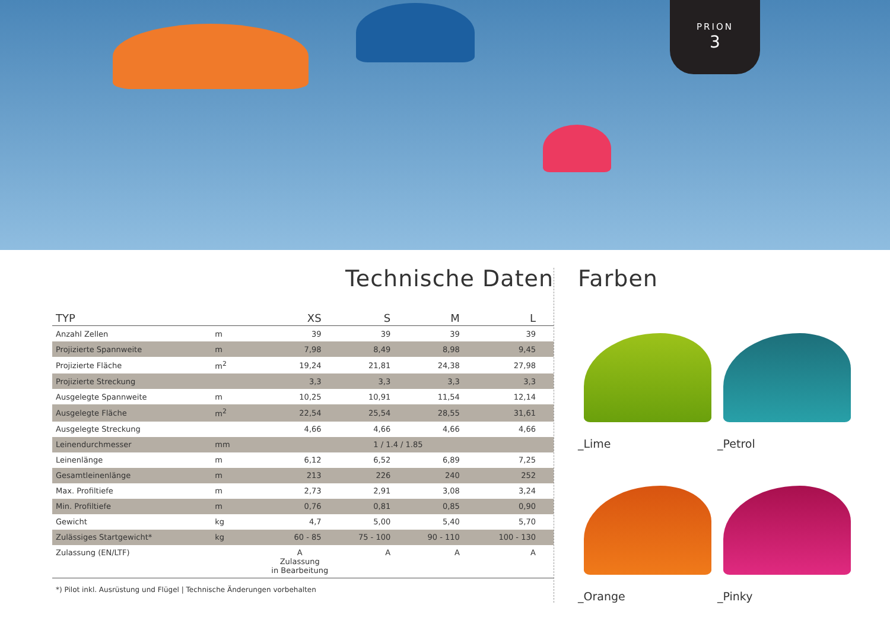PRION
3
Technische Daten
| TYP | | XS | S | M | L |
| --- | --- | --- | --- | --- | --- |
| Anzahl Zellen | m | 39 | 39 | 39 | 39 |
| Projizierte Spannweite | m | 7,98 | 8,49 | 8,98 | 9,45 |
| Projizierte Fläche | m<sup>2</sup> | 19,24 | 21,81 | 24,38 | 27,98 |
| Projizierte Streckung | | 3,3 | 3,3 | 3,3 | 3,3 |
| Ausgelegte Spannweite | m | 10,25 | 10,91 | 11,54 | 12,14 |
| Ausgelegte Fläche | m<sup>2</sup> | 22,54 | 25,54 | 28,55 | 31,61 |
| Ausgelegte Streckung | | 4,66 | 4,66 | 4,66 | 4,66 |
| Leinendurchmesser | mm | 1 / 1.4 / 1.85 | | | |
| Leinenlänge | m | 6,12 | 6,52 | 6,89 | 7,25 |
| Gesamtleinenlänge | m | 213 | 226 | 240 | 252 |
| Max. Profiltiefe | m | 2,73 | 2,91 | 3,08 | 3,24 |
| Min. Profiltiefe | m | 0,76 | 0,81 | 0,85 | 0,90 |
| Gewicht | kg | 4,7 | 5,00 | 5,40 | 5,70 |
| Zulässiges Startgewicht* | kg | 60 - 85 | 75 - 100 | 90 - 110 | 100 - 130 |
| Zulassung (EN/LTF) | | A Zulassung in Bearbeitung | A | A | A |
*) Pilot inkl. Ausrüstung und Flügel | Technische Änderungen vorbehalten
Farben
_Lime
_Petrol
_Orange
_Pinky